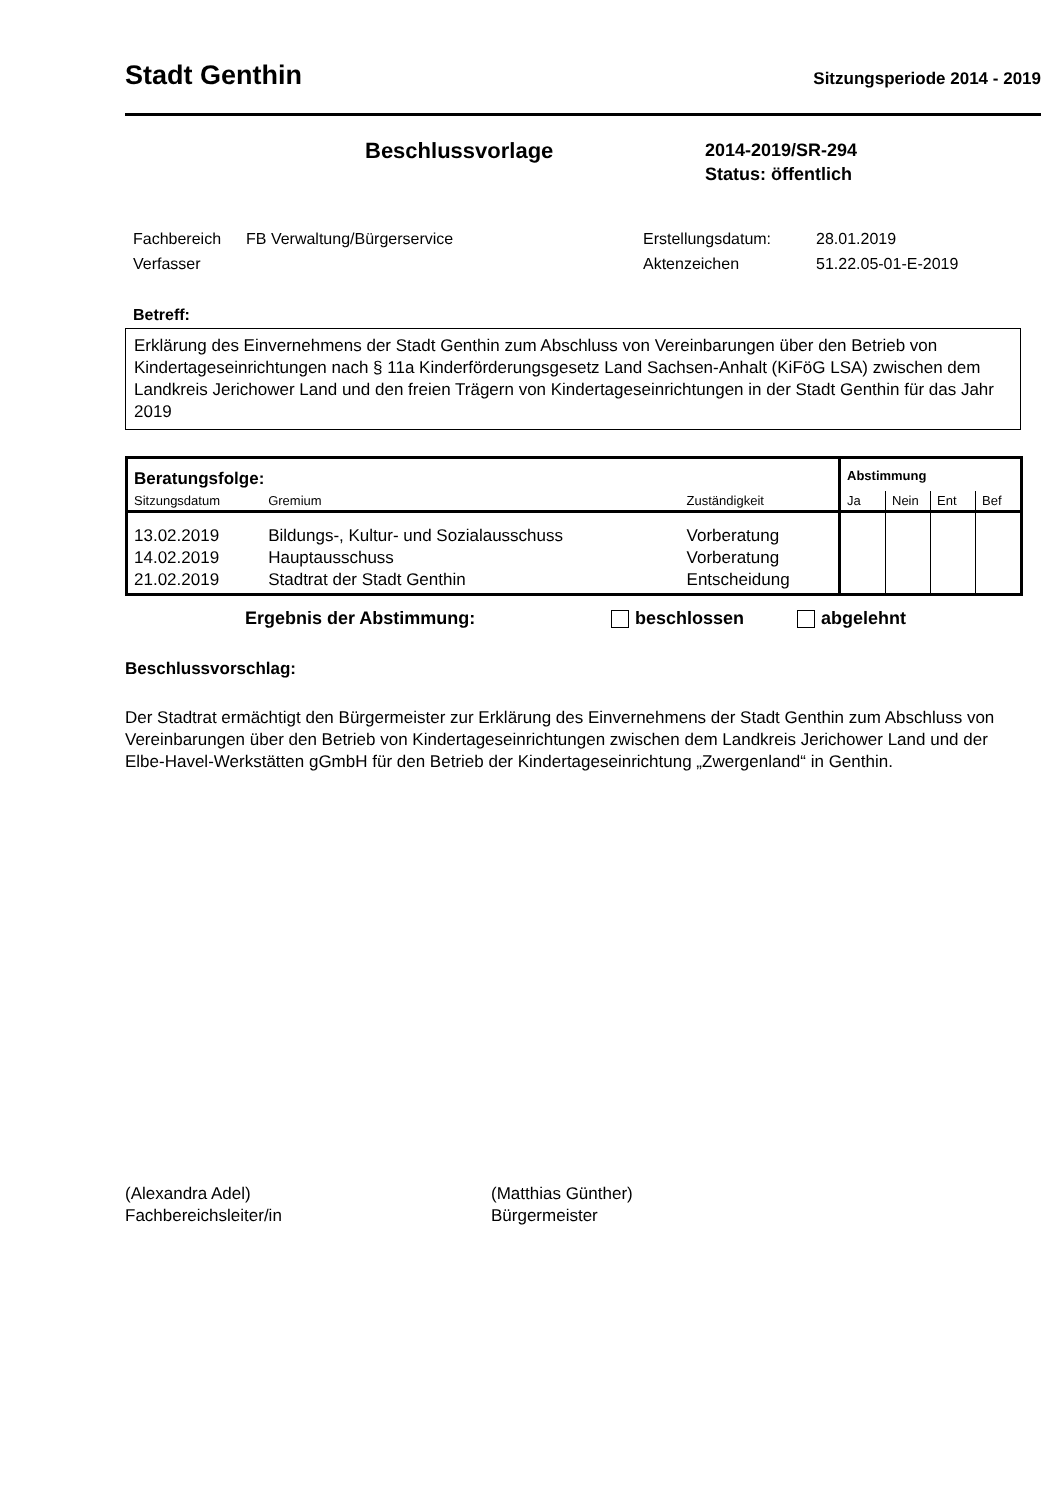Stadt Genthin
Sitzungsperiode 2014 - 2019
Beschlussvorlage
2014-2019/SR-294
Status: öffentlich
Fachbereich FB Verwaltung/Bürgerservice Erstellungsdatum: 28.01.2019 Verfasser Aktenzeichen 51.22.05-01-E-2019
Betreff:
Erklärung des Einvernehmens der Stadt Genthin zum Abschluss von Vereinbarungen über den Betrieb von Kindertageseinrichtungen nach § 11a Kinderförderungsgesetz Land Sachsen-Anhalt (KiFöG LSA) zwischen dem Landkreis Jerichower Land und den freien Trägern von Kindertageseinrichtungen in der Stadt Genthin für das Jahr 2019
| Beratungsfolge: | | | Abstimmung | | | |
| --- | --- | --- | --- | --- | --- | --- |
| Sitzungsdatum | Gremium | Zuständigkeit | Ja | Nein | Ent | Bef |
| 13.02.2019 14.02.2019 21.02.2019 | Bildungs-, Kultur- und Sozialausschuss Hauptausschuss Stadtrat der Stadt Genthin | Vorberatung Vorberatung Entscheidung | | | | |
Ergebnis der Abstimmung: beschlossen abgelehnt
Beschlussvorschlag:
Der Stadtrat ermächtigt den Bürgermeister zur Erklärung des Einvernehmens der Stadt Genthin zum Abschluss von Vereinbarungen über den Betrieb von Kindertageseinrichtungen zwischen dem Landkreis Jerichower Land und der Elbe-Havel-Werkstätten gGmbH für den Betrieb der Kindertageseinrichtung „Zwergenland“ in Genthin.
(Alexandra Adel)
Fachbereichsleiter/in
(Matthias Günther)
Bürgermeister